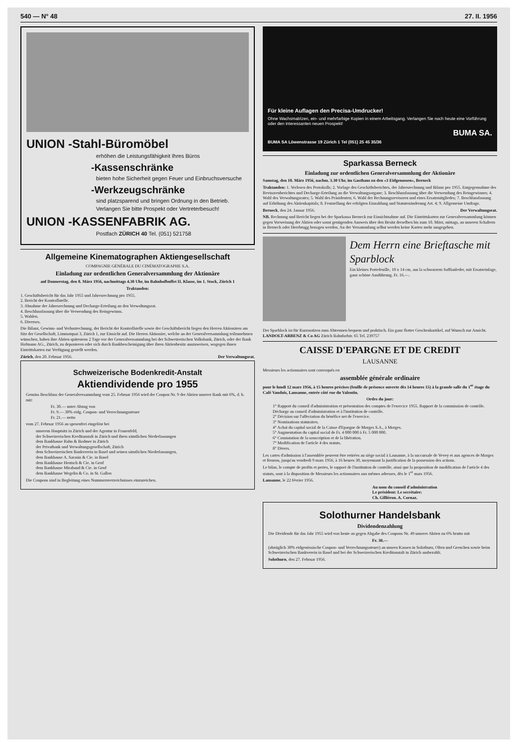540 — N° 48 27. II. 1956
UNION -Stahl-Büromöbel
erhöhen die Leistungsfähigkeit Ihres Büros
-Kassenschränke
bieten hohe Sicherheit gegen Feuer und Einbruchsversuche
-Werkzeugschränke
sind platzsparend und bringen Ordnung in den Betrieb.
Verlangen Sie bitte Prospekt oder Vertreterbesuch!
UNION -KASSENFABRIK AG.
Postfach ZÜRICH 40 Tel. (051) 521758
Allgemeine Kinematographen Aktiengesellschaft
COMPAGNIE GÉNÉRALE DU CINÉMATOGRAPHE S.A.
Einladung zur ordentlichen Generalversammlung der Aktionäre
auf Donnerstag, den 8. März 1956, nachmittags 4.30 Uhr, im Bahnhofbuffet II. Klasse, im 1. Stock, Zürich 1
Traktanden:
1. Geschäftsbericht für das Jahr 1955 und Jahresrechnung pro 1955.
2. Bericht der Kontrollstelle.
3. Abnahme der Jahresrechnung und Decharge-Erteilung an den Verwaltungsrat.
4. Beschlussfassung über die Verwendung des Reingewinns.
5. Wahlen.
6. Diverses.
Die Bilanz, Gewinn- und Verlustrechnung, der Bericht der Kontrollstelle sowie der Geschäftsbericht liegen den Herren Aktionären am Sitz der Gesellschaft, Limmatquai 3, Zürich 1, zur Einsicht auf. Die Herren Aktionäre, welche an der Generalversammlung teilzunehmen wünschen, haben ihre Aktien spätestens 2 Tage vor der Generalversammlung bei der Schweizerischen Volksbank, Zürich, oder der Bank Hofmann AG., Zürich, zu deponieren oder sich durch Bankbescheinigung über ihren Aktienbesitz auszuweisen, wogegen ihnen Eintrittskarten zur Verfügung gestellt werden.
Zürich, den 20. Februar 1956. Der Verwaltungsrat.
Schweizerische Bodenkredit-Anstalt
Aktiendividende pro 1955
Gemäss Beschluss der Generalversammlung vom 25. Februar 1956 wird der Coupon Nr. 9 der Aktien unserer Bank mit 6%, d. b. mit:
Fr. 30.— unter Abzug von
Fr. 9.— 30% eidg. Coupon- und Verrechnungssteuer
Fr. 21.— netto
vom 27. Februar 1956 an spesenfrei eingelöst bei
unserem Hauptsitz in Zürich und der Agentur in Frauenfeld,
der Schweizerischen Kreditanstalt in Zürich und ihren sämtlichen Niederlassungen
dem Bankhause Rahn & Bodmer in Zürich
der Privatbank und Verwaltungsgesellschaft, Zürich
dem Schweizerischen Bankverein in Basel und seinen sämtlichen Niederlassungen,
dem Bankhause A. Sarasin & Cie. in Basel
dem Bankhause Hentsch & Cie. in Genf
dem Bankhause Mirabaud & Cie. in Genf
dem Bankhause Wegelin & Co. in St. Gallen
Die Coupons sind in Begleitung eines Nummernverzeichnisses einzureichen.
Für kleine Auflagen den Precisa-Umdrucker!
Ohne Wachsmatrizen, ein- und mehrfarbige Kopien in einem Arbeitsgang. Verlangen Sie noch heute eine Vorführung oder den interessanten neuen Prospekt!
BUMA SA.
BUMA SA Löwenstrasse 19 Zürich 1 Tel (051) 25 45 35/36
Sparkassa Berneck
Einladung zur ordentlichen Generalversammlung der Aktionäre
Samstag, den 10. März 1956, nachm. 3.30 Uhr, im Gasthaus zu den «3 Eidgenossen», Berneck
Traktanden: 1. Verlesen des Protokolls; 2. Vorlage des Geschäftsberichtes, der Jahresrechnung und Bilanz pro 1955. Entgegennahme des Revisorenberichtes und Decharge-Erteilung an die Verwaltungsorgane; 3. Beschlussfassung über die Verwendung des Reingewinnes; 4. Wahl des Verwaltungsrates; 5. Wahl des Präsidenten; 6. Wahl der Rechnungsrevisoren und eines Ersatzmitgliedes; 7. Beschlussfassung auf Erhöhung des Aktienkapitals; 8. Feststellung der erfolgten Einzahlung und Statutenänderung Art. 4; 9. Allgemeine Umfrage.
Berneck, den 24. Januar 1956. Der Verwaltungsrat.
NB. Rechnung und Bericht liegen bei der Sparkassa Berneck zur Einsichtnahme auf. Die Eintrittskarten zur Generalversammlung können gegen Vorweisung der Aktien oder sonst genügenden Ausweis über den Besitz derselben bis zum 10. März, mittags, an unseren Schaltern in Berneck oder Heerbrugg bezogen werden. An der Versammlung selbst werden keine Karten mehr ausgegeben.
Dem Herrn eine Brieftasche mit Sparblock
Ein kleines Portefeuille, 10 x 14 cm, aus la schwarzem Saffianleder, mit Ersatzeinlage, ganz schöne Ausführung. Fr. 16.—.
Der Sparblock ist für Kurznotizen zum Abtrennen bequem und praktisch. Ein ganz flotter Geschenkartikel, auf Wunsch zur Ansicht. LANDOLT-ARBENZ & Co AG Zürich Bahnhofstr. 65 Tel. 239757
CAISSE D'EPARGNE ET DE CREDIT
LAUSANNE
Messieurs les actionnaires sont convoqués en
assemblée générale ordinaire
pour le lundi 12 mars 1956, à 15 heures précises (feuille de présence ouverte dès 14 heures 15) à la grande salle du 1<sup>er</sup> étage du Café Vaudois, Lausanne, entrée côté rue du Valentin.
Ordre du jour:
1° Rapport du conseil d'administration et présentation des comptes de l'exercice 1955. Rapport de la commission de contrôle. Décharge au conseil d'administration et à l'institution de contrôle.
2° Décision sur l'affectation du bénéfice net de l'exercice.
3° Nominations statutaires.
4° Achat du capital social de la Caisse d'Epargne de Morges S.A., à Morges.
5° Augmentation du capital social de Fr. 4 000 000 à Fr. 5 000 000.
6° Constatation de la souscription et de la libération.
7° Modification de l'article 4 des statuts.
8° Divers.
Les cartes d'admission à l'assemblée peuvent être retirées au siège social à Lausanne, à la succursale de Vevey et aux agences de Morges et Renens, jusqu'au vendredi 9 mars 1956, à 16 heures 30, moyennant la justification de la possession des actions.
Le bilan, le compte de profits et pertes, le rapport de l'institution de contrôle, ainsi que la proposition de modification de l'article 4 des statuts, sont à la disposition de Messieurs les actionnaires aux mêmes adresses, dès le 1<sup>er</sup> mars 1956.
Lausanne, le 22 février 1956.
Au nom du conseil d'administration
Le président: Le secrétaire:
Ch. Gillièron. A. Cornaz.
Solothurner Handelsbank
Dividendenzahlung
Die Dividende für das Jahr 1955 wird von heute an gegen Abgabe des Coupons Nr. 49 unserer Aktien zu 6% brutto mit
Fr. 30.—
(abzüglich 30% eidgenössische Coupon- und Verrechnungssteuer) an unsern Kassen in Solothurn, Olten und Grenchen sowie beim Schweizerischen Bankverein in Basel und bei der Schweizerischen Kreditanstalt in Zürich ausbezahlt.
Solothurn, den 27. Februar 1956.